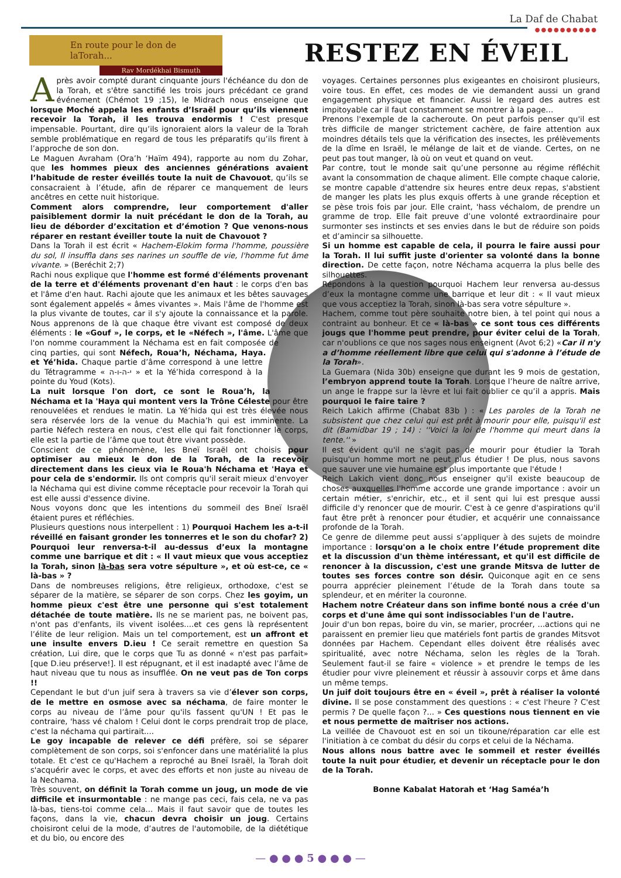La Daf de Chabat
●●●●●●●●●●
En route pour le don de laTorah...
Rav Mordékhai Bismuth
RESTEZ EN ÉVEIL
Après avoir compté durant cinquante jours l'échéance du don de la Torah, et s'être sanctifié les trois jours précédant ce grand événement (Chémot 19 ;15), le Midrach nous enseigne que lorsque Moché appela les enfants d’Israël pour qu’ils viennent recevoir la Torah, il les trouva endormis ! C'est presque impensable. Pourtant, dire qu’ils ignoraient alors la valeur de la Torah semble problématique en regard de tous les préparatifs qu’ils firent à l’approche de son don.
Le Maguen Avraham (Ora’h ‘Haïm 494), rapporte au nom du Zohar, que les hommes pieux des anciennes générations avaient l’habitude de rester éveillés toute la nuit de Chavouot, qu’ils se consacraient à l’étude, afin de réparer ce manquement de leurs ancêtres en cette nuit historique.
Comment alors comprendre, leur comportement d'aller paisiblement dormir la nuit précédant le don de la Torah, au lieu de déborder d’excitation et d’émotion ? Que venons-nous réparer en restant éveiller toute la nuit de Chavouot ?
Dans la Torah il est écrit « Hachem-Elokim forma l'homme, poussière du sol, Il insuffla dans ses narines un souffle de vie, l'homme fut âme vivante. » (Beréchit 2;7)
Rachi nous explique que l'homme est formé d'éléments provenant de la terre et d'éléments provenant d'en haut : le corps d'en bas et l'âme d'en haut. Rachi ajoute que les animaux et les bêtes sauvages sont également appelés « âmes vivantes ». Mais l'âme de l'homme est la plus vivante de toutes, car il s'y ajoute la connaissance et la parole. Nous apprenons de là que chaque être vivant est composé de deux éléments : le «Gouf », le corps, et le «Néfech », l'âme. L'âme que l'on nomme couramment la Néchama est en fait composée de cinq parties, qui sont Néfech, Roua’h, Néchama, Haya. et Yé’hida. Chaque partie d’âme correspond à une lettre du Tétragramme « י-ה-ו-ה » et la Yé’hida correspond à la pointe du Youd (Kots).
La nuit lorsque l'on dort, ce sont le Roua’h, la Néchama et la 'Haya qui montent vers la Trône Céleste pour être renouvelées et rendues le matin. La Yé’hida qui est très élevée nous sera réservée lors de la venue du Machia’h qui est imminente. La partie Néfech restera en nous, c'est elle qui fait fonctionner le corps, elle est la partie de l’âme que tout être vivant possède.
Conscient de ce phénomène, les Bneï Israël ont choisis pour optimiser au mieux le don de la Torah, de la recevoir directement dans les cieux via le Roua'h Néchama et 'Haya et pour cela de s'endormir. Ils ont compris qu'il serait mieux d'envoyer la Néchama qui est divine comme réceptacle pour recevoir la Torah qui est elle aussi d'essence divine.
Nous voyons donc que les intentions du sommeil des Bneï Israël étaient pures et réfléchies.
Plusieurs questions nous interpellent : 1) Pourquoi Hachem les a-t-il réveillé en faisant gronder les tonnerres et le son du chofar? 2) Pourquoi leur renversa-t-il au-dessus d’eux la montagne comme une barrique et dit : « Il vaut mieux que vous acceptiez la Torah, sinon là-bas sera votre sépulture », et où est-ce, ce « là-bas » ?
Dans de nombreuses religions, être religieux, orthodoxe, c'est se séparer de la matière, se séparer de son corps. Chez les goyim, un homme pieux c'est être une personne qui s'est totalement détachée de toute matière. Ils ne se marient pas, ne boivent pas, n'ont pas d'enfants, ils vivent isolées....et ces gens là représentent l’élite de leur religion. Mais un tel comportement, est un affront et une insulte envers D.ieu ! Ce serait remettre en question Sa création, Lui dire, que le corps que Tu as donné « n'est pas parfait» [que D.ieu préserve!]. Il est répugnant, et il est inadapté avec l’âme de haut niveau que tu nous as insufflée. On ne veut pas de Ton corps !!
Cependant le but d'un juif sera à travers sa vie d’élever son corps, de le mettre en osmose avec sa néchama, de faire monter le corps au niveau de l’âme pour qu'ils fassent qu'UN ! Et pas le contraire, 'hass vé chalom ! Celui dont le corps prendrait trop de place, c'est la néchama qui partirait....
Le goy incapable de relever ce défi préfère, soi se séparer complètement de son corps, soi s'enfoncer dans une matérialité la plus totale. Et c'est ce qu'Hachem a reproché au Bneï Israël, la Torah doit s'acquérir avec le corps, et avec des efforts et non juste au niveau de la Nechama.
Très souvent, on définit la Torah comme un joug, un mode de vie difficile et insurmontable : ne mange pas ceci, fais cela, ne va pas là-bas, tiens-toi comme cela... Mais il faut savoir que de toutes les façons, dans la vie, chacun devra choisir un joug. Certains choisiront celui de la mode, d’autres de l'automobile, de la diététique et du bio, ou encore des
voyages. Certaines personnes plus exigeantes en choisiront plusieurs, voire tous. En effet, ces modes de vie demandent aussi un grand engagement physique et financier. Aussi le regard des autres est impitoyable car il faut constamment se montrer à la page…
Prenons l'exemple de la cacheroute. On peut parfois penser qu'il est très difficile de manger strictement cachère, de faire attention aux moindres détails tels que la vérification des insectes, les prélèvements de la dîme en Israël, le mélange de lait et de viande. Certes, on ne peut pas tout manger, là où on veut et quand on veut.
Par contre, tout le monde sait qu’une personne au régime réfléchit avant la consommation de chaque aliment. Elle compte chaque calorie, se montre capable d'attendre six heures entre deux repas, s'abstient de manger les plats les plus exquis offerts à une grande réception et se pèse trois fois par jour. Elle craint, 'hass véchalom, de prendre un gramme de trop. Elle fait preuve d’une volonté extraordinaire pour surmonter ses instincts et ses envies dans le but de réduire son poids et d’amincir sa silhouette.
Si un homme est capable de cela, il pourra le faire aussi pour la Torah. Il lui suffit juste d'orienter sa volonté dans la bonne direction. De cette façon, notre Néchama acquerra la plus belle des silhouettes.
Répondons à la question pourquoi Hachem leur renversa au-dessus d’eux la montagne comme une barrique et leur dit : « Il vaut mieux que vous acceptiez la Torah, sinon là-bas sera votre sépulture ».
Hachem, comme tout père souhaite notre bien, à tel point qui nous a contraint au bonheur. Et ce « là-bas » ce sont tous ces différents jougs que l'homme peut prendre, pour éviter celui de la Torah, car n'oublions ce que nos sages nous enseignent (Avot 6;2) «Car il n'y a d’homme réellement libre que celui qui s'adonne à l’étude de la Torah».
La Guemara (Nida 30b) enseigne que durant les 9 mois de gestation, l’embryon apprend toute la Torah. Lorsque l’heure de naître arrive, un ange le frappe sur la lèvre et lui fait oublier ce qu’il a appris. Mais pourquoi le faire taire ?
Reich Lakich affirme (Chabat 83b ) : « Les paroles de la Torah ne subsistent que chez celui qui est prêt à mourir pour elle, puisqu'il est dit (Bamidbar 19 ; 14) : ''Voici la loi de l'homme qui meurt dans la tente.'' »
Il est évident qu'il ne s'agit pas de mourir pour étudier la Torah puisqu'un homme mort ne peut plus étudier ! De plus, nous savons que sauver une vie humaine est plus importante que l'étude !
Reich Lakich vient donc nous enseigner qu'il existe beaucoup de choses auxquelles l'homme accorde une grande importance : avoir un certain métier, s'enrichir, etc., et il sent qui lui est presque aussi difficile d'y renoncer que de mourir. C'est à ce genre d'aspirations qu'il faut être prêt à renoncer pour étudier, et acquérir une connaissance profonde de la Torah.
Ce genre de dilemme peut aussi s’appliquer à des sujets de moindre importance : lorsqu'on a le choix entre l’étude proprement dite et la discussion d'un thème intéressant, et qu'il est difficile de renoncer à la discussion, c'est une grande Mitsva de lutter de toutes ses forces contre son désir. Quiconque agit en ce sens pourra apprécier pleinement l’étude de la Torah dans toute sa splendeur, et en mériter la couronne.
Hachem notre Créateur dans son infime bonté nous a crée d'un corps et d'une âme qui sont indissociables l'un de l'autre.
Jouir d'un bon repas, boire du vin, se marier, procréer, ...actions qui ne paraissent en premier lieu que matériels font partis de grandes Mitsvot données par Hachem. Cependant elles doivent être réalisés avec spiritualité, avec notre Néchama, selon les règles de la Torah. Seulement faut-il se faire « violence » et prendre le temps de les étudier pour vivre pleinement et réussir à assouvir corps et âme dans un même temps.
Un juif doit toujours être en « éveil », prêt à réaliser la volonté divine. Il se pose constamment des questions : « c'est l'heure ? C'est permis ? De quelle façon ?... » Ces questions nous tiennent en vie et nous permette de maîtriser nos actions.
La veillée de Chavouot est en soi un tikoune/réparation car elle est l'initiation à ce combat du désir du corps et celui de la Néchama.
Nous allons nous battre avec le sommeil et rester éveillés toute la nuit pour étudier, et devenir un réceptacle pour le don de la Torah.
Bonne Kabalat Hatorah et ‘Hag Saméa’h
— ● ● ● 5 ● ● ● —